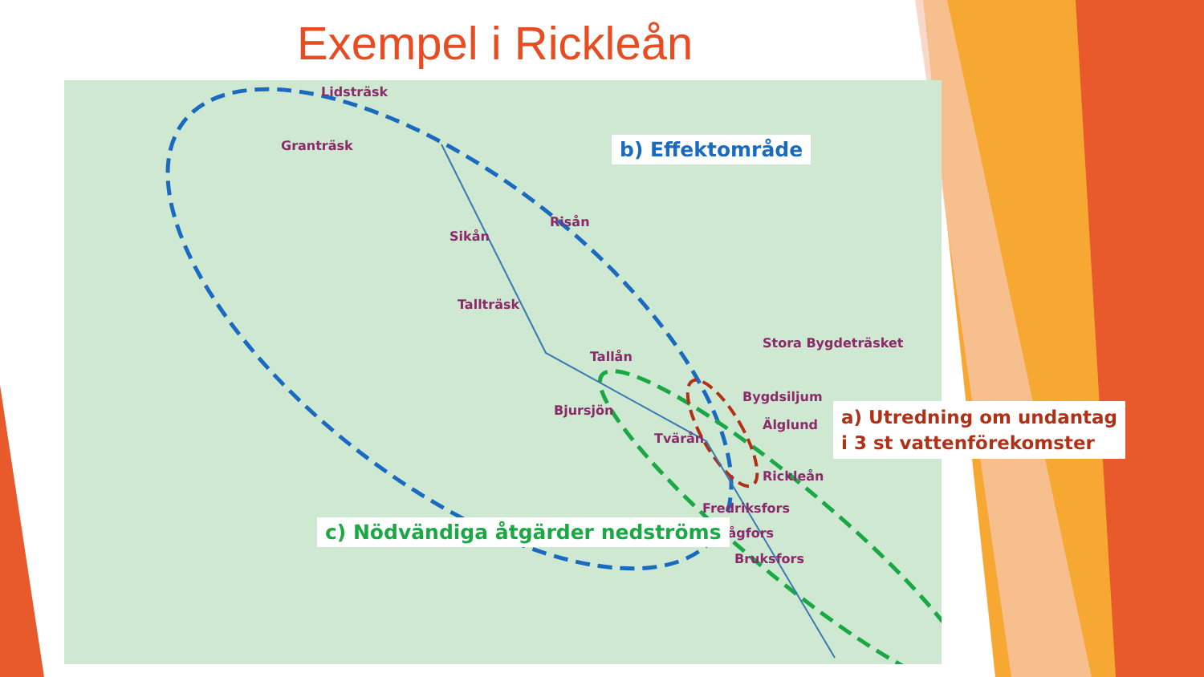Exempel i Rickleån
Lidsträsk
Granträsk
Risån
Sikån
Tallträsk
Tallån
Stora Bygdeträsket
Bygdsiljum
Bjursjön
Älglund
Tvärån
Rickleån
Fredriksfors
Sågfors
Bruksfors
b) Effektområde
a) Utredning om undantag
i 3 st vattenförekomster
c) Nödvändiga åtgärder nedströms